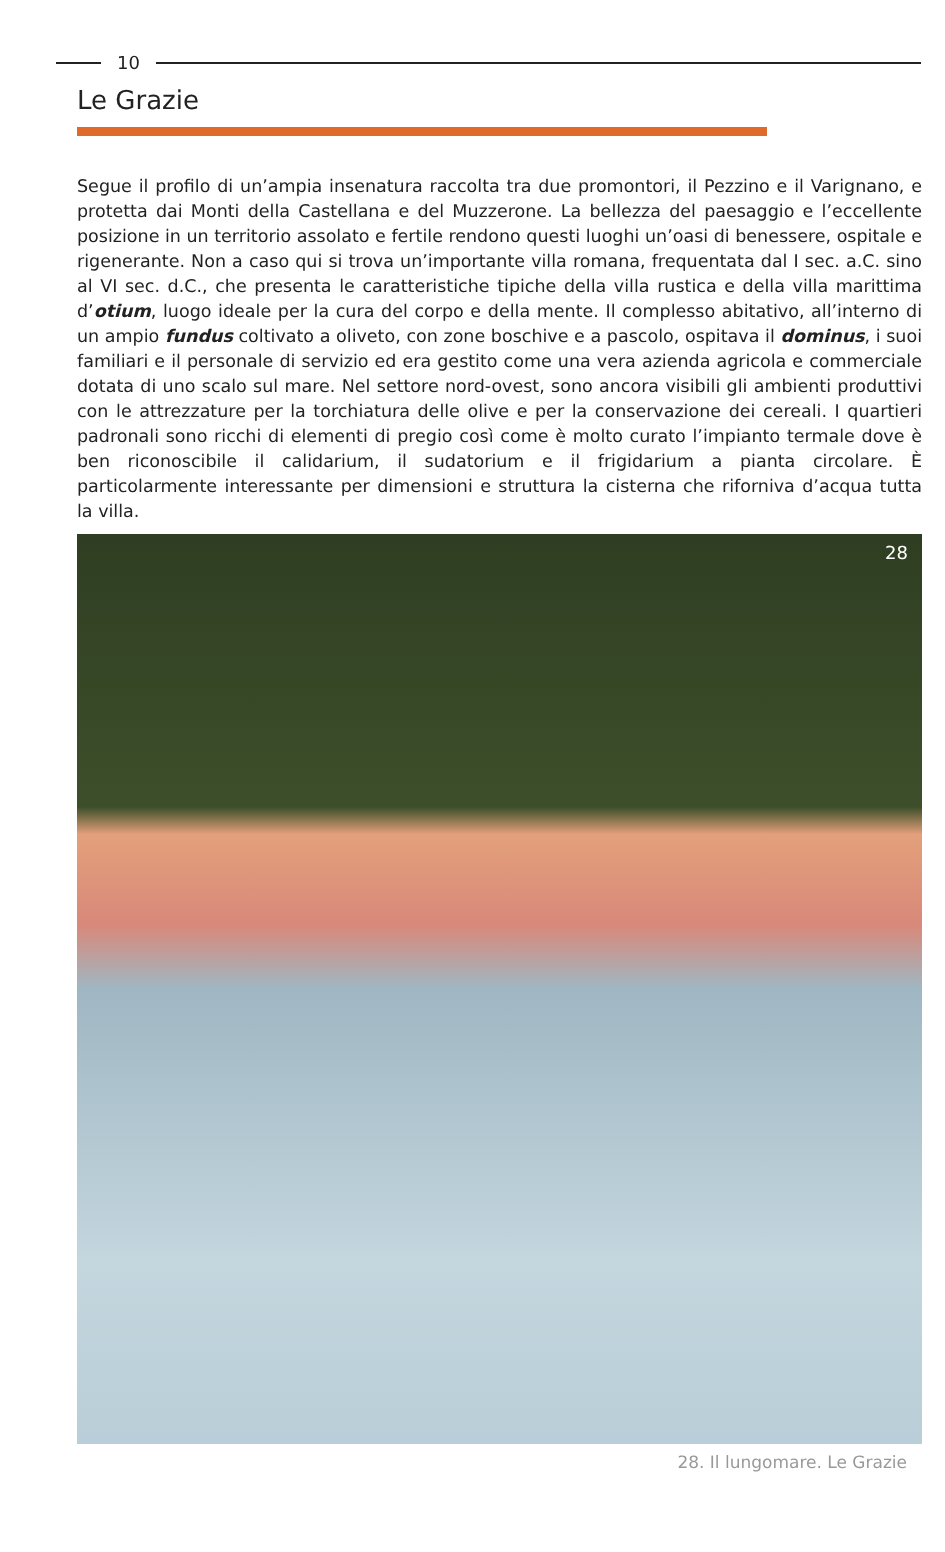10
Le Grazie
Segue il profilo di un’ampia insenatura raccolta tra due promontori, il Pezzino e il Varignano, e protetta dai Monti della Castellana e del Muzzerone. La bellezza del paesaggio e l’eccellente posizione in un territorio assolato e fertile rendono questi luoghi un’oasi di benessere, ospitale e rigenerante. Non a caso qui si trova un’importante villa romana, frequentata dal I sec. a.C. sino al VI sec. d.C., che presenta le caratteristiche tipiche della villa rustica e della villa marittima d’otium, luogo ideale per la cura del corpo e della mente. Il complesso abitativo, all’interno di un ampio fundus coltivato a oliveto, con zone boschive e a pascolo, ospitava il dominus, i suoi familiari e il personale di servizio ed era gestito come una vera azienda agricola e commerciale dotata di uno scalo sul mare. Nel settore nord-ovest, sono ancora visibili gli ambienti produttivi con le attrezzature per la torchiatura delle olive e per la conservazione dei cereali. I quartieri padronali sono ricchi di elementi di pregio così come è molto curato l’impianto termale dove è ben riconoscibile il calidarium, il sudatorium e il frigidarium a pianta circolare. È particolarmente interessante per dimensioni e struttura la cisterna che riforniva d’acqua tutta la villa.
28
28. Il lungomare. Le Grazie